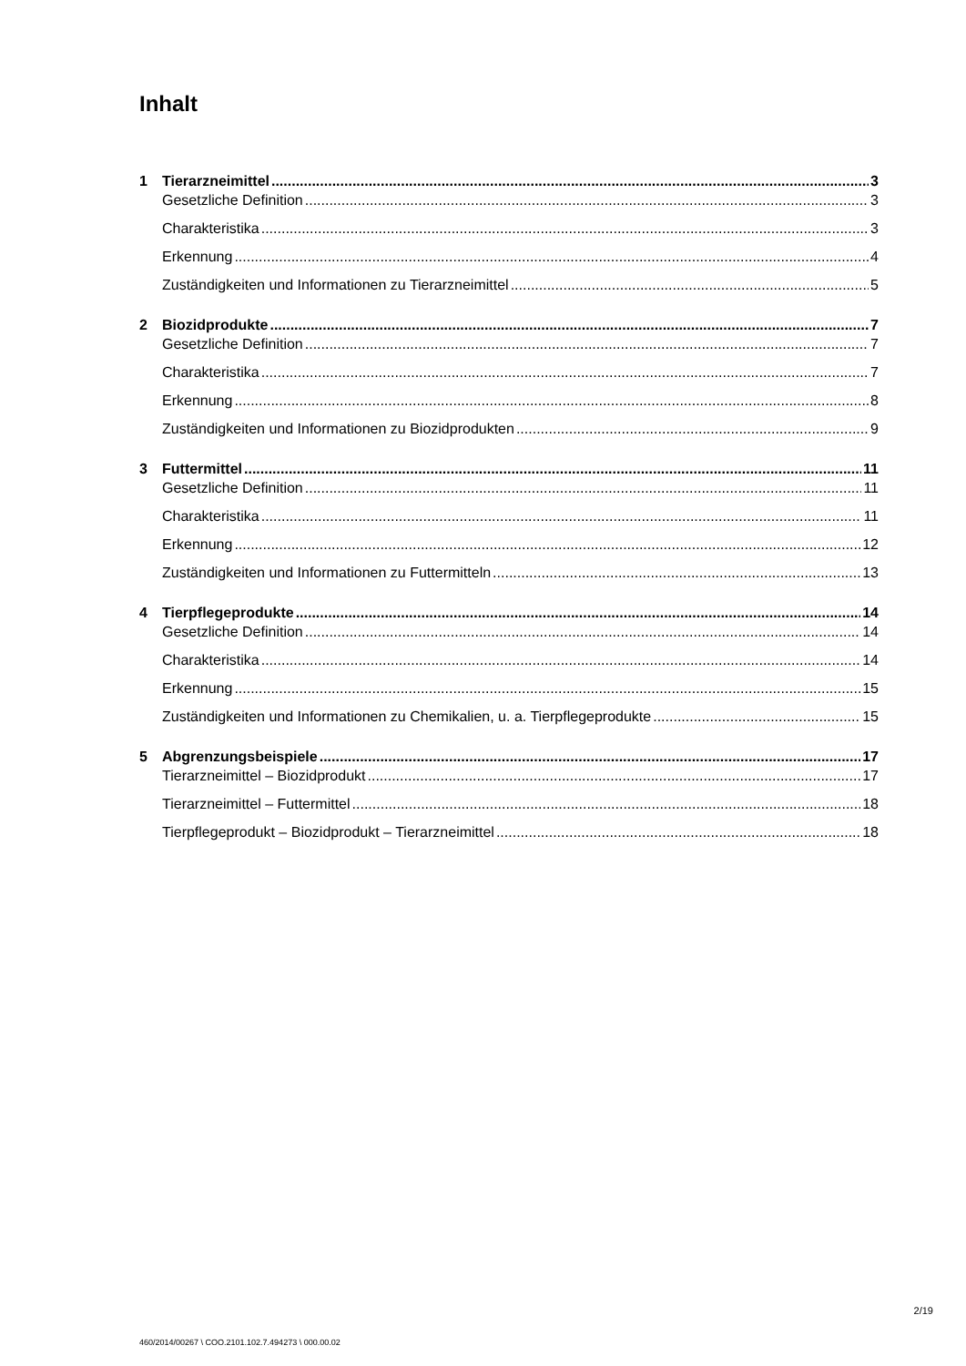Inhalt
1 Tierarzneimittel 3
Gesetzliche Definition 3
Charakteristika 3
Erkennung 4
Zuständigkeiten und Informationen zu Tierarzneimittel 5
2 Biozidprodukte 7
Gesetzliche Definition 7
Charakteristika 7
Erkennung 8
Zuständigkeiten und Informationen zu Biozidprodukten 9
3 Futtermittel 11
Gesetzliche Definition 11
Charakteristika 11
Erkennung 12
Zuständigkeiten und Informationen zu Futtermitteln 13
4 Tierpflegeprodukte 14
Gesetzliche Definition 14
Charakteristika 14
Erkennung 15
Zuständigkeiten und Informationen zu Chemikalien, u. a. Tierpflegeprodukte 15
5 Abgrenzungsbeispiele 17
Tierarzneimittel – Biozidprodukt 17
Tierarzneimittel – Futtermittel 18
Tierpflegeprodukt – Biozidprodukt – Tierarzneimittel 18
2/19
460/2014/00267 \ COO.2101.102.7.494273 \ 000.00.02